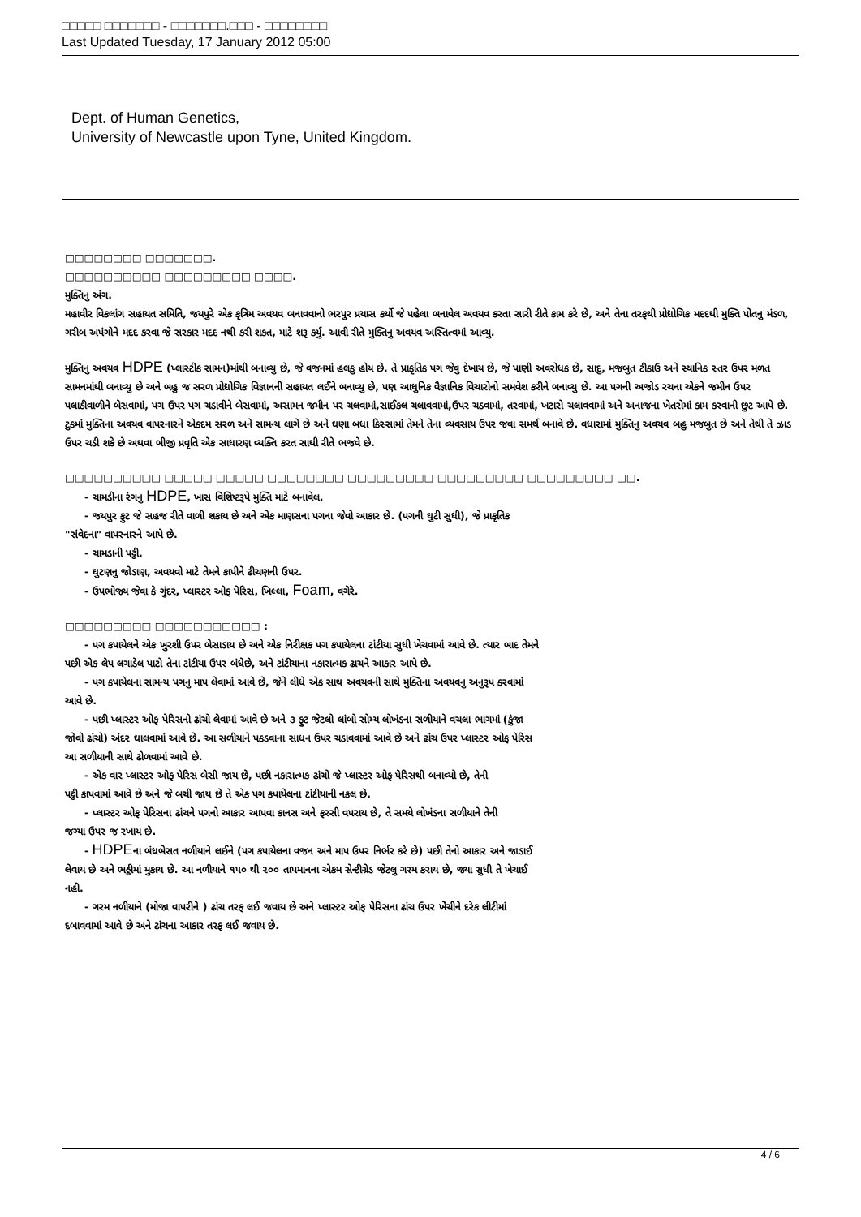□□□□□ □□□□□□□ - □□□□□□□.□□□ - □□□□□□□□
Last Updated Tuesday, 17 January 2012 05:00
Dept. of Human Genetics,
University of Newcastle upon Tyne, United Kingdom.
□□□□□□□□ □□□□□□□.
□□□□□□□□□□ □□□□□□□□□ □□□□.
મુક્તિનુ અંગ.
મહાવીર વિકલાંગ સહાયત સમિતિ, જયપુરે એક કૃત્રિમ અવયવ બનાવવાનો ભરપુર પ્રયાસ કર્યો જે પહેલા બનાવેલ અવયવ કરતા સારી રીતે કામ કરે છે, અને તેના તરફથી પ્રોદ્યોગિક મદદથી મુક્તિ પોતનુ મંડળ, ગરીબ અપંગોને મદદ કરવા જે સરકાર મદદ નથી કરી શકત, માટે શરૂ કર્યુ. આવી રીતે મુક્તિનુ અવયવ અસ્તિત્વમાં આવ્યુ.
મુક્તિનુ અવયવ HDPE (પ્લાસ્ટીક સામન)માંથી બનાવ્યુ છે, જે વજનમાં હલકુ હોય છે. તે પ્રાકૃતિક પગ જેવુ દેખાય છે, જે પાણી અવરોધક છે, સાદુ, મજબુત ટીકાઉ અને સ્થાનિક સ્તર ઉપર મળત સામનમાંથી બનાવ્યુ છે અને બહુ જ સરળ પ્રોદ્યોગિક વિજ્ઞાનની સહાયત લઈને બનાવ્યુ છે, પણ આધુનિક વૈજ્ઞાનિક વિચારોનો સમવેશ કરીને બનાવ્યુ છે. આ પગની અજોડ રચના એકને જમીન ઉપર પલાઠીવાળીને બેસવામાં, પગ ઉપર પગ ચડાવીને બેસવામાં, અસામન જમીન પર ચલવામાં,સાઈકલ ચલાવવામાં,ઉપર ચડવામાં, તરવામાં, ખટારો ચલાવવામાં અને અનાજના ખેતરોમાં કામ કરવાની છુટ આપે છે. ટુકમાં મુક્તિના અવયવ વાપરનારને એકદમ સરળ અને સામન્ય લાગે છે અને ઘણા બધા કિસ્સામાં તેમને તેના વ્યવસાય ઉપર જવા સમર્થ બનાવે છે. વધારામાં મુક્તિનુ અવયવ બહુ મજબુત છે અને તેથી તે ઝાડ ઉપર ચડી શકે છે અથવા બીજી પ્રવૃતિ એક સાધારણ વ્યક્તિ કરત સાથી રીતે ભજવે છે.
□□□□□□□□□□ □□□□□ □□□□□ □□□□□□□□ □□□□□□□□□ □□□□□□□□□ □□□□□□□□□ □□.
- ચામડીના રંગનુ HDPE, ખાસ વિશિષ્ટરૂપે મુક્તિ માટે બનાવેલ.
- જયપુર ફુટ જે સહજ રીતે વાળી શકાય છે અને એક માણસના પગના જેવો આકાર છે. (પગની ઘુટી સુધી), જે પ્રાકૃતિક
"સંવેદના" વાપરનારને આપે છે.
- ચામડાની પટ્ટી.
- ઘુટણનુ જોડાણ, અવયવો માટે તેમને કાપીને ઢીચણની ઉપર.
- ઉપભોજ્ય જેવા કે ગુંદર, પ્લાસ્ટર ઓફ પેરિસ, ખિલ્લા, Foam, વગેરે.
□□□□□□□□□ □□□□□□□□□□□ :
- પગ કપાયેલને એક ખુરશી ઉપર બેસાડાય છે અને એક નિરીક્ષક પગ કપાયેલના ટાંટીયા સુધી ખેચવામાં આવે છે. ત્યાર બાદ તેમને
પછી એક લેપ લગાડેલ પાટો તેના ટાંટીયા ઉપર બંધેછે, અને ટાંટીયાના નકારાત્મક ઢાચને આકાર આપે છે.
- પગ કપાયેલના સામન્ય પગનુ માપ લેવામાં આવે છે, જેને લીધે એક સાથ અવયવની સાથે મુક્તિના અવયવનુ અનુરૂપ કરવામાં
આવે છે.
- પછી પ્લાસ્ટર ઓફ પેરિસનો ઢાંચો લેવામાં આવે છે અને ૩ ફુટ જેટલો લાંબો સોમ્ય લોખંડના સળીયાને વચલા ભાગમાં (કુંજા
જોવો ઢાંચો) અંદર ઘાલવામાં આવે છે. આ સળીયાને પકડવાના સાધન ઉપર ચડાવવામાં આવે છે અને ઢાંચ ઉપર પ્લાસ્ટર ઓફ પેરિસ
આ સળીયાની સાથે ઢોળવામાં આવે છે.
- એક વાર પ્લાસ્ટર ઓફ પેરિસ બેસી જાય છે, પછી નકારાત્મક ઢાંચો જે પ્લાસ્ટર ઓફ પેરિસથી બનાવ્યો છે, તેની
પટ્ટી કાપવામાં આવે છે અને જે બચી જાય છે તે એક પગ કપાયેલના ટાંટીયાની નકલ છે.
- પ્લાસ્ટર ઓફ પેરિસના ઢાંચને પગનો આકાર આપવા કાનસ અને ફરસી વપરાય છે, તે સમયે લોખંડના સળીયાને તેની
જગ્યા ઉપર જ રખાય છે.
- HDPEના બંધબેસત નળીયાને લઈને (પગ કપાયેલના વજન અને માપ ઉપર નિર્ભર કરે છે) પછી તેનો આકાર અને જાડાઈ
લેવાય છે અને ભઠ્ઠીમાં મુકાય છે. આ નળીયાને ૧૫૦ થી ૨૦૦ તાપમાનના એકમ સેન્ટીગ્રેડ જેટલુ ગરમ કરાય છે, જ્યા સુધી તે ખેચાઈ
નહી.
- ગરમ નળીયાને (મોજા વાપરીને ) ઢાંચ તરફ લઈ જવાય છે અને પ્લાસ્ટર ઓફ પેરિસના ઢાંચ ઉપર ખેંચીને દરેક લીટીમાં
દબાવવામાં આવે છે અને ઢાંચના આકાર તરફ લઈ જવાય છે.
4 / 6